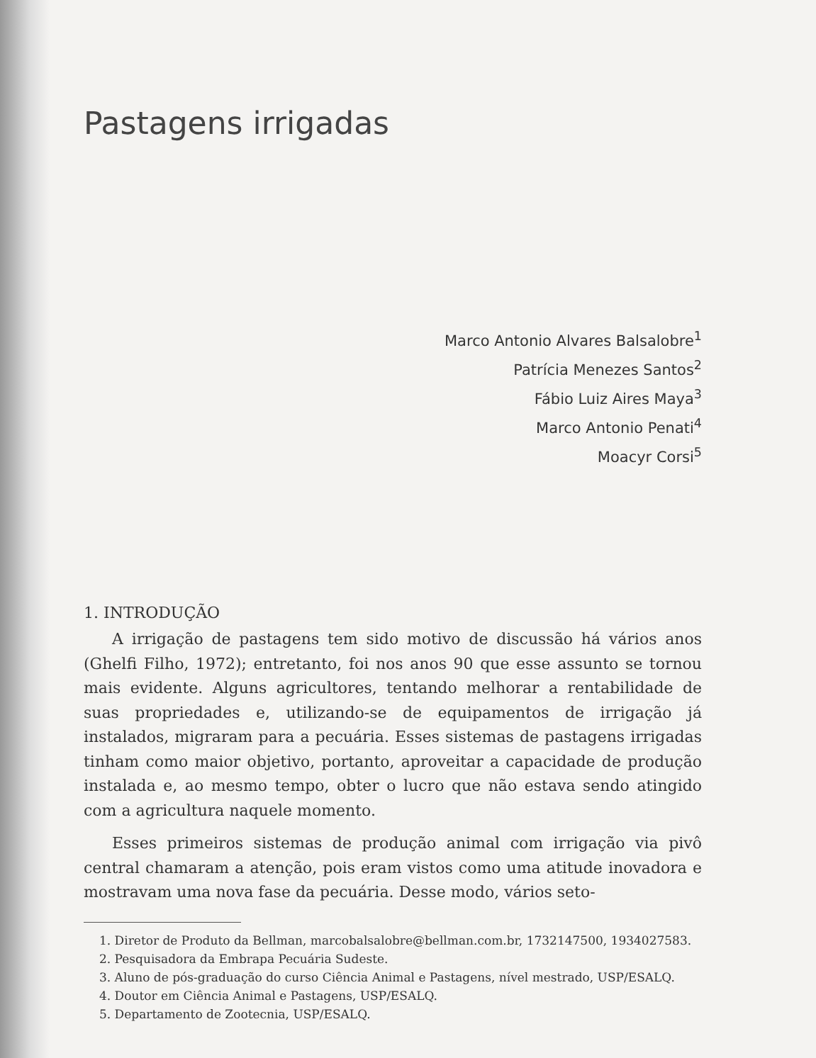Pastagens irrigadas
Marco Antonio Alvares Balsalobre<sup>1</sup>
Patrícia Menezes Santos<sup>2</sup>
Fábio Luiz Aires Maya<sup>3</sup>
Marco Antonio Penati<sup>4</sup>
Moacyr Corsi<sup>5</sup>
1. INTRODUÇÃO
A irrigação de pastagens tem sido motivo de discussão há vários anos (Ghelfi Filho, 1972); entretanto, foi nos anos 90 que esse assunto se tornou mais evidente. Alguns agricultores, tentando melhorar a rentabilidade de suas propriedades e, utilizando-se de equipamentos de irrigação já instalados, migraram para a pecuária. Esses sistemas de pastagens irrigadas tinham como maior objetivo, portanto, aproveitar a capacidade de produção instalada e, ao mesmo tempo, obter o lucro que não estava sendo atingido com a agricultura naquele momento.
Esses primeiros sistemas de produção animal com irrigação via pivô central chamaram a atenção, pois eram vistos como uma atitude inovadora e mostravam uma nova fase da pecuária. Desse modo, vários seto-
1. Diretor de Produto da Bellman, marcobalsalobre@bellman.com.br, 1732147500, 1934027583.
2. Pesquisadora da Embrapa Pecuária Sudeste.
3. Aluno de pós-graduação do curso Ciência Animal e Pastagens, nível mestrado, USP/ESALQ.
4. Doutor em Ciência Animal e Pastagens, USP/ESALQ.
5. Departamento de Zootecnia, USP/ESALQ.